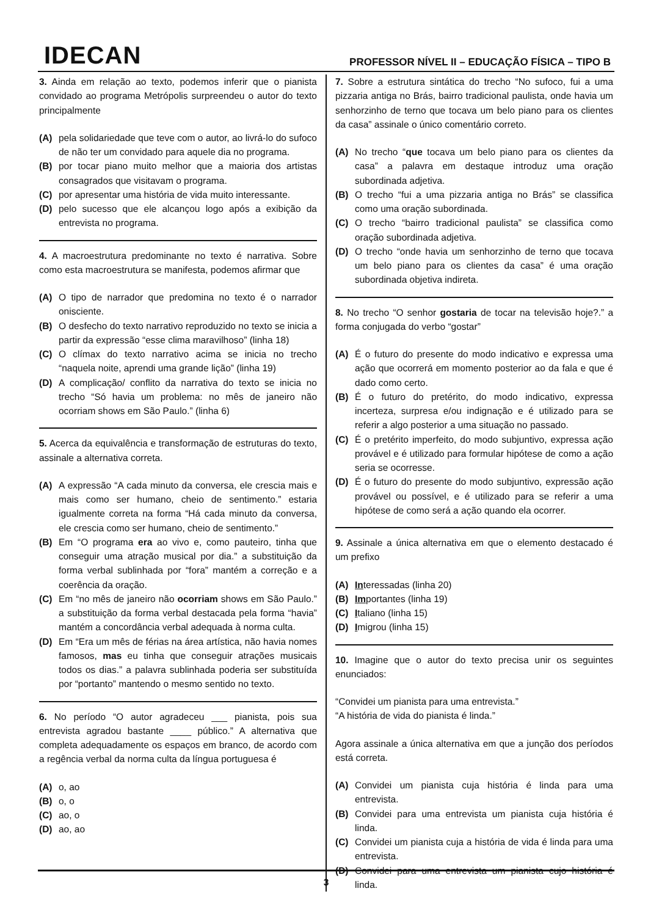IDECAN
PROFESSOR NÍVEL II – EDUCAÇÃO FÍSICA – TIPO B
3. Ainda em relação ao texto, podemos inferir que o pianista convidado ao programa Metrópolis surpreendeu o autor do texto principalmente
(A) pela solidariedade que teve com o autor, ao livrá-lo do sufoco de não ter um convidado para aquele dia no programa.
(B) por tocar piano muito melhor que a maioria dos artistas consagrados que visitavam o programa.
(C) por apresentar uma história de vida muito interessante.
(D) pelo sucesso que ele alcançou logo após a exibição da entrevista no programa.
4. A macroestrutura predominante no texto é narrativa. Sobre como esta macroestrutura se manifesta, podemos afirmar que
(A) O tipo de narrador que predomina no texto é o narrador onisciente.
(B) O desfecho do texto narrativo reproduzido no texto se inicia a partir da expressão “esse clima maravilhoso” (linha 18)
(C) O clímax do texto narrativo acima se inicia no trecho “naquela noite, aprendi uma grande lição” (linha 19)
(D) A complicação/ conflito da narrativa do texto se inicia no trecho “Só havia um problema: no mês de janeiro não ocorriam shows em São Paulo.” (linha 6)
5. Acerca da equivalência e transformação de estruturas do texto, assinale a alternativa correta.
(A) A expressão “A cada minuto da conversa, ele crescia mais e mais como ser humano, cheio de sentimento.” estaria igualmente correta na forma “Há cada minuto da conversa, ele crescia como ser humano, cheio de sentimento.”
(B) Em “O programa era ao vivo e, como pauteiro, tinha que conseguir uma atração musical por dia.” a substituição da forma verbal sublinhada por “fora” mantém a correção e a coerência da oração.
(C) Em “no mês de janeiro não ocorriam shows em São Paulo.” a substituição da forma verbal destacada pela forma “havia” mantém a concordância verbal adequada à norma culta.
(D) Em “Era um mês de férias na área artística, não havia nomes famosos, mas eu tinha que conseguir atrações musicais todos os dias.” a palavra sublinhada poderia ser substituída por “portanto” mantendo o mesmo sentido no texto.
6. No período “O autor agradeceu ___ pianista, pois sua entrevista agradou bastante ____ público.” A alternativa que completa adequadamente os espaços em branco, de acordo com a regência verbal da norma culta da língua portuguesa é
(A) o, ao
(B) o, o
(C) ao, o
(D) ao, ao
7. Sobre a estrutura sintática do trecho “No sufoco, fui a uma pizzaria antiga no Brás, bairro tradicional paulista, onde havia um senhorzinho de terno que tocava um belo piano para os clientes da casa” assinale o único comentário correto.
(A) No trecho “que tocava um belo piano para os clientes da casa” a palavra em destaque introduz uma oração subordinada adjetiva.
(B) O trecho “fui a uma pizzaria antiga no Brás” se classifica como uma oração subordinada.
(C) O trecho “bairro tradicional paulista” se classifica como oração subordinada adjetiva.
(D) O trecho “onde havia um senhorzinho de terno que tocava um belo piano para os clientes da casa” é uma oração subordinada objetiva indireta.
8. No trecho “O senhor gostaria de tocar na televisão hoje?.” a forma conjugada do verbo “gostar”
(A) É o futuro do presente do modo indicativo e expressa uma ação que ocorrerá em momento posterior ao da fala e que é dado como certo.
(B) É o futuro do pretérito, do modo indicativo, expressa incerteza, surpresa e/ou indignação e é utilizado para se referir a algo posterior a uma situação no passado.
(C) É o pretérito imperfeito, do modo subjuntivo, expressa ação provável e é utilizado para formular hipótese de como a ação seria se ocorresse.
(D) É o futuro do presente do modo subjuntivo, expressão ação provável ou possível, e é utilizado para se referir a uma hipótese de como será a ação quando ela ocorrer.
9. Assinale a única alternativa em que o elemento destacado é um prefixo
(A) Interessadas (linha 20)
(B) Importantes (linha 19)
(C) Italiano (linha 15)
(D) Imigrou (linha 15)
10. Imagine que o autor do texto precisa unir os seguintes enunciados:
“Convidei um pianista para uma entrevista.”
“A história de vida do pianista é linda.”
Agora assinale a única alternativa em que a junção dos períodos está correta.
(A) Convidei um pianista cuja história é linda para uma entrevista.
(B) Convidei para uma entrevista um pianista cuja história é linda.
(C) Convidei um pianista cuja a história de vida é linda para uma entrevista.
(D) Convidei para uma entrevista um pianista cujo história é linda.
3